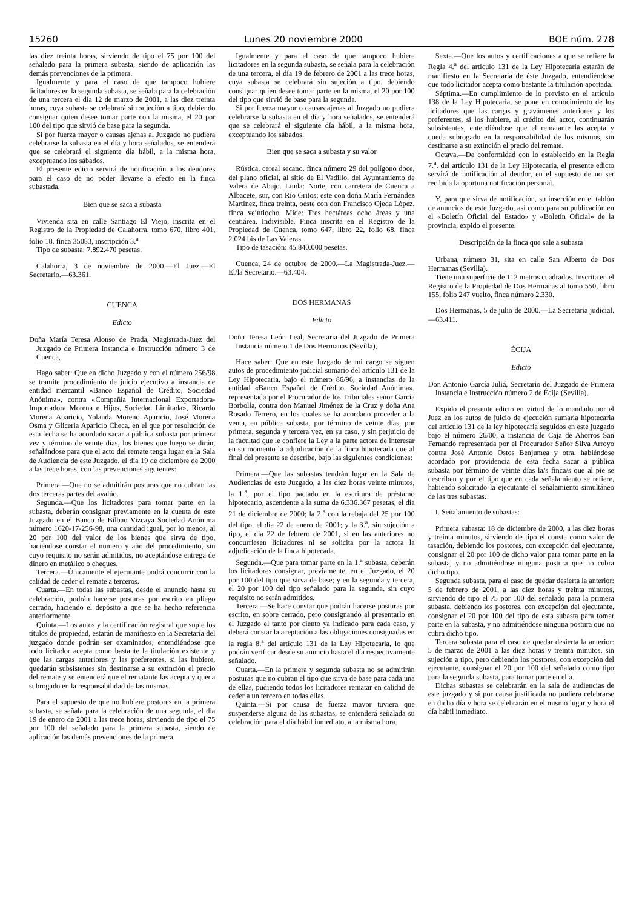15260 Lunes 20 noviembre 2000 BOE núm. 278
las diez treinta horas, sirviendo de tipo el 75 por 100 del señalado para la primera subasta, siendo de aplicación las demás prevenciones de la primera.
Igualmente y para el caso de que tampoco hubiere licitadores en la segunda subasta, se señala para la celebración de una tercera el día 12 de marzo de 2001, a las diez treinta horas, cuya subasta se celebrará sin sujeción a tipo, debiendo consignar quien desee tomar parte con la misma, el 20 por 100 del tipo que sirvió de base para la segunda.
Si por fuerza mayor o causas ajenas al Juzgado no pudiera celebrarse la subasta en el día y hora señalados, se entenderá que se celebrará el siguiente día hábil, a la misma hora, exceptuando los sábados.
El presente edicto servirá de notificación a los deudores para el caso de no poder llevarse a efecto en la finca subastada.
Bien que se saca a subasta
Vivienda sita en calle Santiago El Viejo, inscrita en el Registro de la Propiedad de Calahorra, tomo 670, libro 401, folio 18, finca 35083, inscripción 3.<sup>a</sup>
Tipo de subasta: 7.892.470 pesetas.
Calahorra, 3 de noviembre de 2000.—El Juez.—El Secretario.—63.361.
CUENCA
Edicto
Doña María Teresa Alonso de Prada, Magistrada-Juez del Juzgado de Primera Instancia e Instrucción número 3 de Cuenca,
Hago saber: Que en dicho Juzgado y con el número 256/98 se tramite procedimiento de juicio ejecutivo a instancia de entidad mercantil «Banco Español de Crédito, Sociedad Anónima», contra «Compañía Internacional Exportadora-Importadora Morena e Hijos, Sociedad Limitada», Ricardo Morena Aparicio, Yolanda Moreno Aparicio, José Morena Osma y Gliceria Aparicio Checa, en el que por resolución de esta fecha se ha acordado sacar a pública subasta por primera vez y término de veinte días, los bienes que luego se dirán, señalándose para que el acto del remate tenga lugar en la Sala de Audiencia de este Juzgado, el día 19 de diciembre de 2000 a las trece horas, con las prevenciones siguientes:
Primera.—Que no se admitirán posturas que no cubran las dos terceras partes del avalúo.
Segunda.—Que los licitadores para tomar parte en la subasta, deberán consignar previamente en la cuenta de este Juzgado en el Banco de Bilbao Vizcaya Sociedad Anónima número 1620-17-256-98, una cantidad igual, por lo menos, al 20 por 100 del valor de los bienes que sirva de tipo, haciéndose constar el numero y año del procedimiento, sin cuyo requisito no serán admitidos, no aceptándose entrega de dinero en metálico o cheques.
Tercera.—Únicamente el ejecutante podrá concurrir con la calidad de ceder el remate a terceros.
Cuarta.—En todas las subastas, desde el anuncio hasta su celebración, podrán hacerse posturas por escrito en pliego cerrado, haciendo el depósito a que se ha hecho referencia anteriormente.
Quinta.—Los autos y la certificación registral que suple los títulos de propiedad, estarán de manifiesto en la Secretaría del juzgado donde podrán ser examinados, entendiéndose que todo licitador acepta como bastante la titulación existente y que las cargas anteriores y las preferentes, si las hubiere, quedarán subsistentes sin destinarse a su extinción el precio del remate y se entenderá que el rematante las acepta y queda subrogado en la responsabilidad de las mismas.
Para el supuesto de que no hubiere postores en la primera subasta, se señala para la celebración de una segunda, el día 19 de enero de 2001 a las trece horas, sirviendo de tipo el 75 por 100 del señalado para la primera subasta, siendo de aplicación las demás prevenciones de la primera.
Igualmente y para el caso de que tampoco hubiere licitadores en la segunda subasta, se señala para la celebración de una tercera, el día 19 de febrero de 2001 a las trece horas, cuya subasta se celebrará sin sujeción a tipo, debiendo consignar quien desee tomar parte en la misma, el 20 por 100 del tipo que sirvió de base para la segunda.
Si por fuerza mayor o causas ajenas al Juzgado no pudiera celebrarse la subasta en el día y hora señalados, se entenderá que se celebrará el siguiente día hábil, a la misma hora, exceptuando los sábados.
Bien que se saca a subasta y su valor
Rústica, cereal secano, finca número 29 del polígono doce, del plano oficial, al sitio de El Vadillo, del Ayuntamiento de Valera de Abajo. Linda: Norte, con carretera de Cuenca a Albacete, sur, con Río Gritos; este con doña María Fernández Martínez, finca treinta, oeste con don Francisco Ojeda López, finca veintiocho. Mide: Tres hectáreas ocho áreas y una centiárea. Indivisible. Finca inscrita en el Registro de la Propiedad de Cuenca, tomo 647, libro 22, folio 68, finca 2.024 bis de Las Valeras.
Tipo de tasación: 45.840.000 pesetas.
Cuenca, 24 de octubre de 2000.—La Magistrada-Juez.—El/la Secretario.—63.404.
DOS HERMANAS
Edicto
Doña Teresa León Leal, Secretaria del Juzgado de Primera Instancia número 1 de Dos Hermanas (Sevilla),
Hace saber: Que en este Juzgado de mi cargo se siguen autos de procedimiento judicial sumario del artículo 131 de la Ley Hipotecaria, bajo el número 86/96, a instancias de la entidad «Banco Español de Crédito, Sociedad Anónima», representada por el Procurador de los Tribunales señor García Borbolla, contra don Manuel Jiménez de la Cruz y doña Ana Rosado Terrero, en los cuales se ha acordado proceder a la venta, en pública subasta, por término de veinte días, por primera, segunda y tercera vez, en su caso, y sin perjuicio de la facultad que le confiere la Ley a la parte actora de interesar en su momento la adjudicación de la finca hipotecada que al final del presente se describe, bajo las siguientes condiciones:
Primera.—Que las subastas tendrán lugar en la Sala de Audiencias de este Juzgado, a las diez horas veinte minutos, la 1.<sup>a</sup>, por el tipo pactado en la escritura de préstamo hipotecario, ascendente a la suma de 6.336.367 pesetas, el día 21 de diciembre de 2000; la 2.<sup>a</sup> con la rebaja del 25 por 100 del tipo, el día 22 de enero de 2001; y la 3.<sup>a</sup>, sin sujeción a tipo, el día 22 de febrero de 2001, si en las anteriores no concurriesen licitadores ni se solicita por la actora la adjudicación de la finca hipotecada.
Segunda.—Que para tomar parte en la 1.<sup>a</sup> subasta, deberán los licitadores consignar, previamente, en el Juzgado, el 20 por 100 del tipo que sirva de base; y en la segunda y tercera, el 20 por 100 del tipo señalado para la segunda, sin cuyo requisito no serán admitidos.
Tercera.—Se hace constar que podrán hacerse posturas por escrito, en sobre cerrado, pero consignando al presentarlo en el Juzgado el tanto por ciento ya indicado para cada caso, y deberá constar la aceptación a las obligaciones consignadas en la regla 8.<sup>a</sup> del artículo 131 de la Ley Hipotecaria, lo que podrán verificar desde su anuncio hasta el día respectivamente señalado.
Cuarta.—En la primera y segunda subasta no se admitirán posturas que no cubran el tipo que sirva de base para cada una de ellas, pudiendo todos los licitadores rematar en calidad de ceder a un tercero en todas ellas.
Quinta.—Si por causa de fuerza mayor tuviera que suspenderse alguna de las subastas, se entenderá señalada su celebración para el día hábil inmediato, a la misma hora.
Sexta.—Que los autos y certificaciones a que se refiere la Regla 4.<sup>a</sup> del artículo 131 de la Ley Hipotecaria estarán de manifiesto en la Secretaría de éste Juzgado, entendiéndose que todo licitador acepta como bastante la titulación aportada.
Séptima.—En cumplimiento de lo previsto en el artículo 138 de la Ley Hipotecaria, se pone en conocimiento de los licitadores que las cargas y gravámenes anteriores y los preferentes, si los hubiere, al crédito del actor, continuarán subsistentes, entendiéndose que el rematante las acepta y queda subrogado en la responsabilidad de los mismos, sin destinarse a su extinción el precio del remate.
Octava.—De conformidad con lo establecido en la Regla 7.<sup>a</sup>, del artículo 131 de la Ley Hipotecaria, el presente edicto servirá de notificación al deudor, en el supuesto de no ser recibida la oportuna notificación personal.
Y, para que sirva de notificación, su inserción en el tablón de anuncios de este Juzgado, así como para su publicación en el «Boletín Oficial del Estado» y «Boletín Oficial» de la provincia, expido el presente.
Descripción de la finca que sale a subasta
Urbana, número 31, sita en calle San Alberto de Dos Hermanas (Sevilla).
Tiene una superficie de 112 metros cuadrados. Inscrita en el Registro de la Propiedad de Dos Hermanas al tomo 550, libro 155, folio 247 vuelto, finca número 2.330.
Dos Hermanas, 5 de julio de 2000.—La Secretaria judicial.—63.411.
ÉCIJA
Edicto
Don Antonio García Juliá, Secretario del Juzgado de Primera Instancia e Instrucción número 2 de Écija (Sevilla),
Expido el presente edicto en virtud de lo mandado por el Juez en los autos de juicio de ejecución sumaria hipotecaria del artículo 131 de la ley hipotecaria seguidos en este juzgado bajo el número 26/00, a instancia de Caja de Ahorros San Fernando representada por el Procurador Señor Silva Arroyo contra José Antonio Ostos Benjumea y otra, habiéndose acordado por providencia de esta fecha sacar a pública subasta por término de veinte días la/s finca/s que al pie se describen y por el tipo que en cada señalamiento se refiere, habiendo solicitado la ejecutante el señalamiento simultáneo de las tres subastas.
I. Señalamiento de subastas:
Primera subasta: 18 de diciembre de 2000, a las diez horas y treinta minutos, sirviendo de tipo el consta como valor de tasación, debiendo los postores, con excepción del ejecutante, consignar el 20 por 100 de dicho valor para tomar parte en la subasta, y no admitiéndose ninguna postura que no cubra dicho tipo.
Segunda subasta, para el caso de quedar desierta la anterior: 5 de febrero de 2001, a las diez horas y treinta minutos, sirviendo de tipo el 75 por 100 del señalado para la primera subasta, debiendo los postores, con excepción del ejecutante, consignar el 20 por 100 del tipo de esta subasta para tomar parte en la subasta, y no admitiéndose ninguna postura que no cubra dicho tipo.
Tercera subasta para el caso de quedar desierta la anterior: 5 de marzo de 2001 a las diez horas y treinta minutos, sin sujeción a tipo, pero debiendo los postores, con excepción del ejecutante, consignar el 20 por 100 del señalado como tipo para la segunda subasta, para tomar parte en ella.
Dichas subastas se celebrarán en la sala de audiencias de este juzgado y si por causa justificada no pudiera celebrarse en dicho día y hora se celebrarán en el mismo lugar y hora el día hábil inmediato.